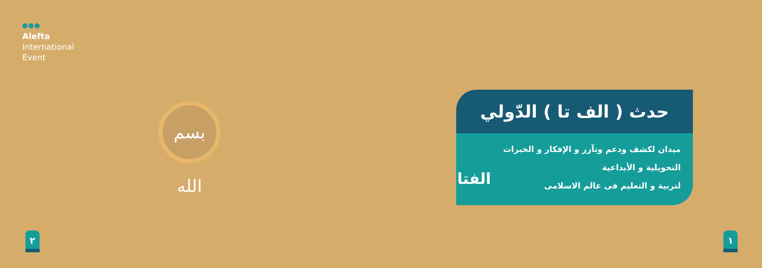Alefta
International
Event
بسم الله
حدث ( الف تا ) الدّولي
ميدان لكشف ودعم وتآزر و الإفكار و الخبرات التحويلية و الأبداعية
لتربية و التعليم فى عالم الاسلامى
الفتا
٢ ١